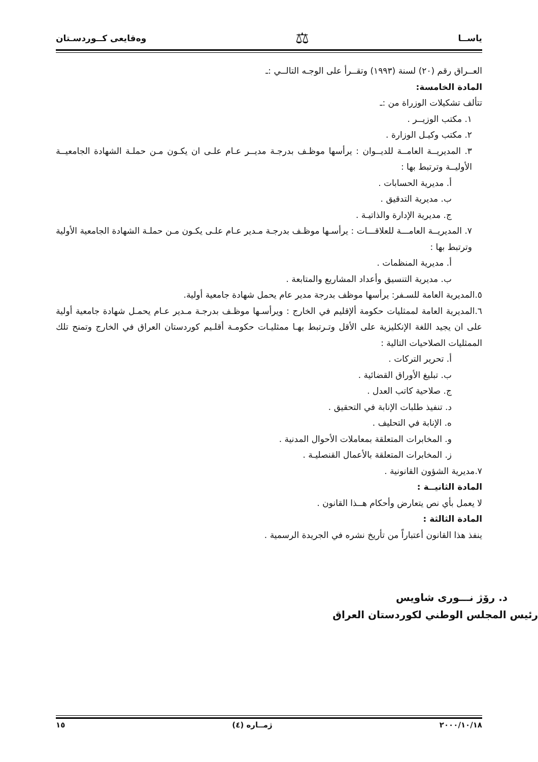ياســا ⚖ وەقايعى كــوردسـتان
العــراق رقم (٢٠) لسنة (١٩٩٣) وتقــرأ على الوجـه التالــي :ـ
المادة الخامسة:
تتألف تشكيلات الوزراة من :ـ
١. مكتب الوزيــر .
٢. مكتب وكيـل الوزارة .
٣. المديريــة العامــة للديــوان : يرأسها موظـف بدرجـة مديــر عـام علـى ان يكـون مـن حملـة الشهادة الجامعيــة الأوليــة وترتبط بها :
أ. مديرية الحسابات .
ب. مديرية التدقيق .
ج. مديرية الإدارة والذاتيـة .
٧. المديريــة العامـــة للعلاقـــات : يرأسـها موظـف بدرجـة مـدير عـام علـى يكـون مـن حملـة الشهادة الجامعية الأولية وترتبط بها :
أ. مديرية المنظمات .
ب. مديرية التنسيق وأعداد المشاريع والمتابعة .
٥.المديرية العامة للسـفر: يرأسها موظف بدرجة مدير عام يحمل شهادة جامعية أولية.
٦.المديرية العامة لممثليات حكومة ألإقليم في الخارج : ويرأسـها موظـف بدرجـة مـدير عـام يحمـل شهادة جامعية أولية على ان يجيد اللغة الإنكليزية على الأقل وتـرتبط بهـا ممثليـات حكومـة أقلـيم كوردستان العراق في الخارج وتمنح تلك الممثليات الصلاحيات التالية :
أ. تحرير التركات .
ب. تبليغ الأوراق القضائية .
ج. صلاحية كاتب العدل .
د. تنفيذ طلبات الإنابة في التحقيق .
ه. الإنابة في التحليف .
و. المخابرات المتعلقة بمعاملات الأحوال المدنية .
ز. المخابرات المتعلقة بالأعمال القنصليـة .
٧.مديرية الشؤون القانونية .
المادة الثانيــة :
لا يعمل بأي نص يتعارض وأحكام هــذا القانون .
المادة الثالثة :
ينفذ هذا القانون أعتباراً من تأريخ نشره في الجريدة الرسمية .
د. رۆژ نـــورى شاويس
رئيس المجلس الوطني لكوردستان العراق
٢٠٠٠/١٠/١٨ ژمــاره (٤) ١٥